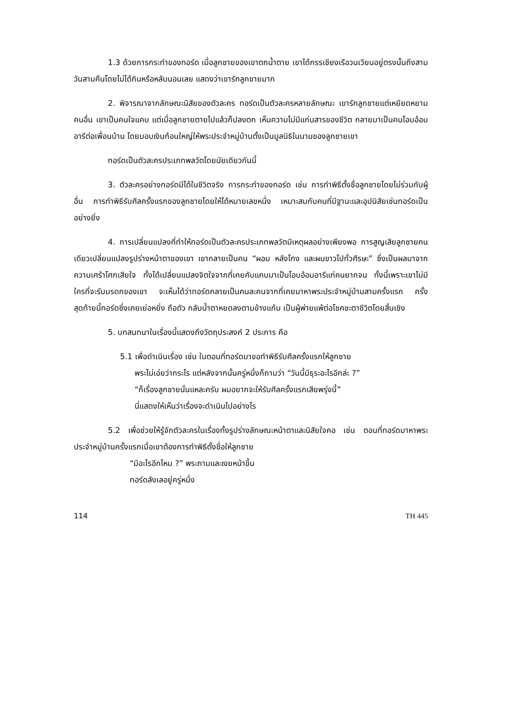1.3 ด้วยการกระทำของทอร์ด เมื่อลูกชายของเขาตกน้ำตาย เขาได้กรรเชียงเรือวนเวียนอยู่ตรงนั้นถึงสามวันสามคืนโดยไม่ได้กินหรือหลับนอนเลย แสดงว่าเขารักลูกชายมาก
2. พิจารณาจากลักษณะนิสัยของตัวละคร ทอร์ดเป็นตัวละครหลายลักษณะ เขารักลูกชายแต่เหยียดหยามคนอื่น เขาเป็นคนใจแคบ แต่เมื่อลูกชายตายไปแล้วก็ปลงตก เห็นความไม่มีแก่นสารของชีวิต กลายมาเป็นคนโอบอ้อมอารีต่อเพื่อนบ้าน โดยมอบเงินก้อนใหญ่ให้พระประจำหมู่บ้านตั้งเป็นมูลนิธิในนามของลูกชายเขา
ทอร์ดเป็นตัวละครประเภทพลวัตโดยนัยเดียวกันนี้
3. ตัวละครอย่างทอร์ดมีได้ในชีวิตจริง การกระทำของทอร์ด เช่น การทำพิธีตั้งชื่อลูกชายโดยไม่ร่วมกับผู้อื่น การทำพิธีรับศีลครั้งแรกของลูกชายโดยให้ได้หมายเลขหนึ่ง เหมาะสมกับคนที่มีฐานะและอุปนิสัยเช่นทอร์ดเป็นอย่างยิ่ง
4. การเปลี่ยนแปลงที่ทำให้ทอร์ดเป็นตัวละครประเภทพลวัตมีเหตุผลอย่างเพียงพอ การสูญเสียลูกชายคนเดียวเปลี่ยนแปลงรูปร่างหน้าตาของเขา เขากลายเป็นคน “ผอม หลังโกง และผมขาวไปทั่วศีรษะ” ซึ่งเป็นผลมาจากความเศร้าโศกเสียใจ ทั้งได้เปลี่ยนแปลงจิตใจจากที่เคยคับแคบมาเป็นโอบอ้อมอารีแก่คนยากจน ทั้งนี้เพราะเขาไม่มีใครที่จะรับมรดกของเขา จะเห็นได้ว่าทอร์ดกลายเป็นคนละคนจากที่เคยมาหาพระประจำหมู่บ้านสามครั้งแรก ครั้งสุดท้ายนี้ทอร์ดซึ่งเคยเย่อหยิ่ง ถือตัว กลับน้ำตาหยดลงตามข้างแก้ม เป็นผู้พ่ายแพ้ต่อโชคชะตาชีวิตโดยสิ้นเชิง
5. บทสนทนาในเรื่องนี้แสดงถึงวัตถุประสงค์ 2 ประการ คือ
5.1 เพื่อดำเนินเรื่อง เช่น ในตอนที่ทอร์ดมาขอทำพิธีรับศีลครั้งแรกให้ลูกชาย
พระไม่เอ่ยว่ากระไร แต่หลังจากนั้นครู่หนึ่งก็ถามว่า “วันนี้มีธุระอะไรอีกล่ะ ?”
“ก็เรื่องลูกชายนั่นแหละครับ ผมอยากจะให้รับศีลครั้งแรกเสียพรุ่งนี้”
นี่แสดงให้เห็นว่าเรื่องจะดำเนินไปอย่างไร
5.2 เพื่อช่วยให้รู้จักตัวละครในเรื่องทั้งรูปร่างลักษณะหน้าตาและนิสัยใจคอ เช่น ตอนที่ทอร์ดมาหาพระประจำหมู่บ้านครั้งแรกเมื่อเขาต้องการทำพิธีตั้งชื่อให้ลูกชาย
“มีอะไรอีกไหม ?” พระถามและเงยหน้าขึ้น
ทอร์ดลังเลอยู่ครู่หนึ่ง
114 TH 445